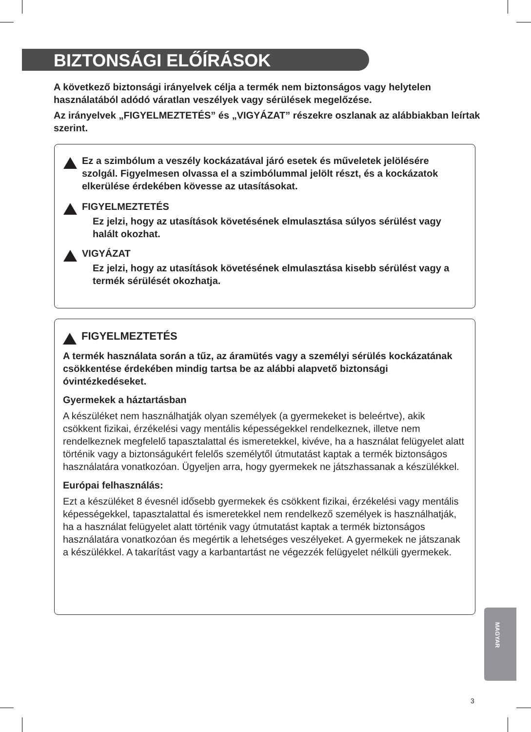BIZTONSÁGI ELŐÍRÁSOK
A következő biztonsági irányelvek célja a termék nem biztonságos vagy helytelen használatából adódó váratlan veszélyek vagy sérülések megelőzése.
Az irányelvek „FIGYELMEZTETÉS” és „VIGYÁZAT” részekre oszlanak az alábbiakban leírtak szerint.
Ez a szimbólum a veszély kockázatával járó esetek és műveletek jelölésére szolgál. Figyelmesen olvassa el a szimbólummal jelölt részt, és a kockázatok elkerülése érdekében kövesse az utasításokat.
FIGYELMEZTETÉS
Ez jelzi, hogy az utasítások követésének elmulasztása súlyos sérülést vagy halált okozhat.
VIGYÁZAT
Ez jelzi, hogy az utasítások követésének elmulasztása kisebb sérülést vagy a termék sérülését okozhatja.
FIGYELMEZTETÉS
A termék használata során a tűz, az áramütés vagy a személyi sérülés kockázatának csökkentése érdekében mindig tartsa be az alábbi alapvető biztonsági óvintézkedéseket.
Gyermekek a háztartásban
A készüléket nem használhatják olyan személyek (a gyermekeket is beleértve), akik csökkent fizikai, érzékelési vagy mentális képességekkel rendelkeznek, illetve nem rendelkeznek megfelelő tapasztalattal és ismeretekkel, kivéve, ha a használat felügyelet alatt történik vagy a biztonságukért felelős személytől útmutatást kaptak a termék biztonságos használatára vonatkozóan. Ügyeljen arra, hogy gyermekek ne játszhassanak a készülékkel.
Európai felhasználás:
Ezt a készüléket 8 évesnél idősebb gyermekek és csökkent fizikai, érzékelési vagy mentális képességekkel, tapasztalattal és ismeretekkel nem rendelkező személyek is használhatják, ha a használat felügyelet alatt történik vagy útmutatást kaptak a termék biztonságos használatára vonatkozóan és megértik a lehetséges veszélyeket. A gyermekek ne játszanak a készülékkel. A takarítást vagy a karbantartást ne végezzék felügyelet nélküli gyermekek.
MAGYAR
3